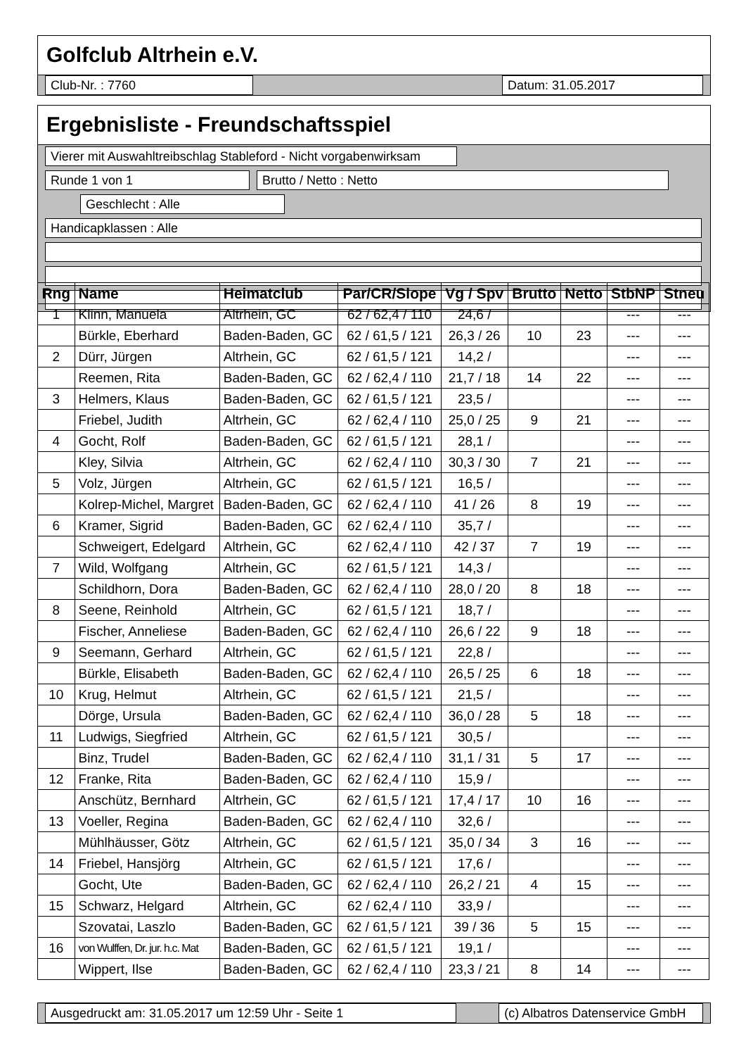Golfclub Altrhein e.V.
Club-Nr. : 7760 Datum: 31.05.2017
Ergebnisliste - Freundschaftsspiel
Vierer mit Auswahltreibschlag Stableford - Nicht vorgabenwirksam
Runde 1 von 1
Brutto / Netto : Netto
Geschlecht : Alle
Handicapklassen : Alle
| Rng | Name | Heimatclub | Par/CR/Slope | Vg / Spv | Brutto | Netto | StbNP | Stneu |
| --- | --- | --- | --- | --- | --- | --- | --- | --- |
| 1 | Klinn, Manuela | Altrhein, GC | 62 / 62,4 / 110 | 24,6 / | | | --- | --- |
| | Bürkle, Eberhard | Baden-Baden, GC | 62 / 61,5 / 121 | 26,3 / 26 | 10 | 23 | --- | --- |
| 2 | Dürr, Jürgen | Altrhein, GC | 62 / 61,5 / 121 | 14,2 / | | | --- | --- |
| | Reemen, Rita | Baden-Baden, GC | 62 / 62,4 / 110 | 21,7 / 18 | 14 | 22 | --- | --- |
| 3 | Helmers, Klaus | Baden-Baden, GC | 62 / 61,5 / 121 | 23,5 / | | | --- | --- |
| | Friebel, Judith | Altrhein, GC | 62 / 62,4 / 110 | 25,0 / 25 | 9 | 21 | --- | --- |
| 4 | Gocht, Rolf | Baden-Baden, GC | 62 / 61,5 / 121 | 28,1 / | | | --- | --- |
| | Kley, Silvia | Altrhein, GC | 62 / 62,4 / 110 | 30,3 / 30 | 7 | 21 | --- | --- |
| 5 | Volz, Jürgen | Altrhein, GC | 62 / 61,5 / 121 | 16,5 / | | | --- | --- |
| | Kolrep-Michel, Margret | Baden-Baden, GC | 62 / 62,4 / 110 | 41 / 26 | 8 | 19 | --- | --- |
| 6 | Kramer, Sigrid | Baden-Baden, GC | 62 / 62,4 / 110 | 35,7 / | | | --- | --- |
| | Schweigert, Edelgard | Altrhein, GC | 62 / 62,4 / 110 | 42 / 37 | 7 | 19 | --- | --- |
| 7 | Wild, Wolfgang | Altrhein, GC | 62 / 61,5 / 121 | 14,3 / | | | --- | --- |
| | Schildhorn, Dora | Baden-Baden, GC | 62 / 62,4 / 110 | 28,0 / 20 | 8 | 18 | --- | --- |
| 8 | Seene, Reinhold | Altrhein, GC | 62 / 61,5 / 121 | 18,7 / | | | --- | --- |
| | Fischer, Anneliese | Baden-Baden, GC | 62 / 62,4 / 110 | 26,6 / 22 | 9 | 18 | --- | --- |
| 9 | Seemann, Gerhard | Altrhein, GC | 62 / 61,5 / 121 | 22,8 / | | | --- | --- |
| | Bürkle, Elisabeth | Baden-Baden, GC | 62 / 62,4 / 110 | 26,5 / 25 | 6 | 18 | --- | --- |
| 10 | Krug, Helmut | Altrhein, GC | 62 / 61,5 / 121 | 21,5 / | | | --- | --- |
| | Dörge, Ursula | Baden-Baden, GC | 62 / 62,4 / 110 | 36,0 / 28 | 5 | 18 | --- | --- |
| 11 | Ludwigs, Siegfried | Altrhein, GC | 62 / 61,5 / 121 | 30,5 / | | | --- | --- |
| | Binz, Trudel | Baden-Baden, GC | 62 / 62,4 / 110 | 31,1 / 31 | 5 | 17 | --- | --- |
| 12 | Franke, Rita | Baden-Baden, GC | 62 / 62,4 / 110 | 15,9 / | | | --- | --- |
| | Anschütz, Bernhard | Altrhein, GC | 62 / 61,5 / 121 | 17,4 / 17 | 10 | 16 | --- | --- |
| 13 | Voeller, Regina | Baden-Baden, GC | 62 / 62,4 / 110 | 32,6 / | | | --- | --- |
| | Mühlhäusser, Götz | Altrhein, GC | 62 / 61,5 / 121 | 35,0 / 34 | 3 | 16 | --- | --- |
| 14 | Friebel, Hansjörg | Altrhein, GC | 62 / 61,5 / 121 | 17,6 / | | | --- | --- |
| | Gocht, Ute | Baden-Baden, GC | 62 / 62,4 / 110 | 26,2 / 21 | 4 | 15 | --- | --- |
| 15 | Schwarz, Helgard | Altrhein, GC | 62 / 62,4 / 110 | 33,9 / | | | --- | --- |
| | Szovatai, Laszlo | Baden-Baden, GC | 62 / 61,5 / 121 | 39 / 36 | 5 | 15 | --- | --- |
| 16 | von Wulffen, Dr. jur. h.c. Mat | Baden-Baden, GC | 62 / 61,5 / 121 | 19,1 / | | | --- | --- |
| | Wippert, Ilse | Baden-Baden, GC | 62 / 62,4 / 110 | 23,3 / 21 | 8 | 14 | --- | --- |
Ausgedruckt am: 31.05.2017 um 12:59 Uhr - Seite 1 (c) Albatros Datenservice GmbH